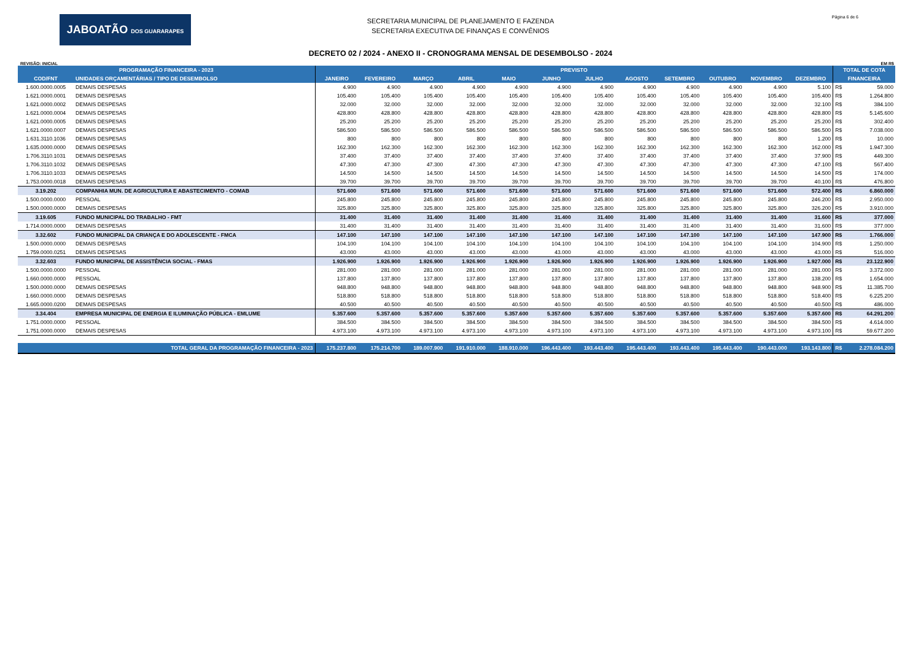JABOATÃO DOS GUARARAPES
SECRETARIA MUNICIPAL DE PLANEJAMENTO E FAZENDA
SECRETARIA EXECUTIVA DE FINANÇAS E CONVÊNIOS
Página 6 de 6
DECRETO 02 / 2024 - ANEXO II - CRONOGRAMA MENSAL DE DESEMBOLSO - 2024
REVISÃO: INICIAL EM R$
| PROGRAMAÇÃO FINANCEIRA - 2023 | | PREVISTO | | | | | | | | | | | | TOTAL DE COTA | |
| --- | --- | --- | --- | --- | --- | --- | --- | --- | --- | --- | --- | --- | --- | --- | --- |
| COD/FNT | UNIDADES ORÇAMENTÁRIAS / TIPO DE DESEMBOLSO | JANEIRO | FEVEREIRO | MARÇO | ABRIL | MAIO | JUNHO | JULHO | AGOSTO | SETEMBRO | OUTUBRO | NOVEMBRO | DEZEMBRO | FINANCEIRA | |
| 1.600.0000.0005 | DEMAIS DESPESAS | 4.900 | 4.900 | 4.900 | 4.900 | 4.900 | 4.900 | 4.900 | 4.900 | 4.900 | 4.900 | 4.900 | 5.100 | R$ | 59.000 |
| 1.621.0000.0001 | DEMAIS DESPESAS | 105.400 | 105.400 | 105.400 | 105.400 | 105.400 | 105.400 | 105.400 | 105.400 | 105.400 | 105.400 | 105.400 | 105.400 | R$ | 1.264.800 |
| 1.621.0000.0002 | DEMAIS DESPESAS | 32.000 | 32.000 | 32.000 | 32.000 | 32.000 | 32.000 | 32.000 | 32.000 | 32.000 | 32.000 | 32.000 | 32.100 | R$ | 384.100 |
| 1.621.0000.0004 | DEMAIS DESPESAS | 428.800 | 428.800 | 428.800 | 428.800 | 428.800 | 428.800 | 428.800 | 428.800 | 428.800 | 428.800 | 428.800 | 428.800 | R$ | 5.145.600 |
| 1.621.0000.0005 | DEMAIS DESPESAS | 25.200 | 25.200 | 25.200 | 25.200 | 25.200 | 25.200 | 25.200 | 25.200 | 25.200 | 25.200 | 25.200 | 25.200 | R$ | 302.400 |
| 1.621.0000.0007 | DEMAIS DESPESAS | 586.500 | 586.500 | 586.500 | 586.500 | 586.500 | 586.500 | 586.500 | 586.500 | 586.500 | 586.500 | 586.500 | 586.500 | R$ | 7.038.000 |
| 1.631.3110.1036 | DEMAIS DESPESAS | 800 | 800 | 800 | 800 | 800 | 800 | 800 | 800 | 800 | 800 | 800 | 1.200 | R$ | 10.000 |
| 1.635.0000.0000 | DEMAIS DESPESAS | 162.300 | 162.300 | 162.300 | 162.300 | 162.300 | 162.300 | 162.300 | 162.300 | 162.300 | 162.300 | 162.300 | 162.000 | R$ | 1.947.300 |
| 1.706.3110.1031 | DEMAIS DESPESAS | 37.400 | 37.400 | 37.400 | 37.400 | 37.400 | 37.400 | 37.400 | 37.400 | 37.400 | 37.400 | 37.400 | 37.900 | R$ | 449.300 |
| 1.706.3110.1032 | DEMAIS DESPESAS | 47.300 | 47.300 | 47.300 | 47.300 | 47.300 | 47.300 | 47.300 | 47.300 | 47.300 | 47.300 | 47.300 | 47.100 | R$ | 567.400 |
| 1.706.3110.1033 | DEMAIS DESPESAS | 14.500 | 14.500 | 14.500 | 14.500 | 14.500 | 14.500 | 14.500 | 14.500 | 14.500 | 14.500 | 14.500 | 14.500 | R$ | 174.000 |
| 1.753.0000.0018 | DEMAIS DESPESAS | 39.700 | 39.700 | 39.700 | 39.700 | 39.700 | 39.700 | 39.700 | 39.700 | 39.700 | 39.700 | 39.700 | 40.100 | R$ | 476.800 |
| 3.19.202 | COMPANHIA MUN. DE AGRICULTURA E ABASTECIMENTO - COMAB | 571.600 | 571.600 | 571.600 | 571.600 | 571.600 | 571.600 | 571.600 | 571.600 | 571.600 | 571.600 | 571.600 | 572.400 | R$ | 6.860.000 |
| 1.500.0000.0000 | PESSOAL | 245.800 | 245.800 | 245.800 | 245.800 | 245.800 | 245.800 | 245.800 | 245.800 | 245.800 | 245.800 | 245.800 | 246.200 | R$ | 2.950.000 |
| 1.500.0000.0000 | DEMAIS DESPESAS | 325.800 | 325.800 | 325.800 | 325.800 | 325.800 | 325.800 | 325.800 | 325.800 | 325.800 | 325.800 | 325.800 | 326.200 | R$ | 3.910.000 |
| 3.19.605 | FUNDO MUNICIPAL DO TRABALHO - FMT | 31.400 | 31.400 | 31.400 | 31.400 | 31.400 | 31.400 | 31.400 | 31.400 | 31.400 | 31.400 | 31.400 | 31.600 | R$ | 377.000 |
| 1.714.0000.0000 | DEMAIS DESPESAS | 31.400 | 31.400 | 31.400 | 31.400 | 31.400 | 31.400 | 31.400 | 31.400 | 31.400 | 31.400 | 31.400 | 31.600 | R$ | 377.000 |
| 3.32.602 | FUNDO MUNICIPAL DA CRIANÇA E DO ADOLESCENTE - FMCA | 147.100 | 147.100 | 147.100 | 147.100 | 147.100 | 147.100 | 147.100 | 147.100 | 147.100 | 147.100 | 147.100 | 147.900 | R$ | 1.766.000 |
| 1.500.0000.0000 | DEMAIS DESPESAS | 104.100 | 104.100 | 104.100 | 104.100 | 104.100 | 104.100 | 104.100 | 104.100 | 104.100 | 104.100 | 104.100 | 104.900 | R$ | 1.250.000 |
| 1.759.0000.0251 | DEMAIS DESPESAS | 43.000 | 43.000 | 43.000 | 43.000 | 43.000 | 43.000 | 43.000 | 43.000 | 43.000 | 43.000 | 43.000 | 43.000 | R$ | 516.000 |
| 3.32.603 | FUNDO MUNICIPAL DE ASSISTÊNCIA SOCIAL - FMAS | 1.926.900 | 1.926.900 | 1.926.900 | 1.926.900 | 1.926.900 | 1.926.900 | 1.926.900 | 1.926.900 | 1.926.900 | 1.926.900 | 1.926.900 | 1.927.000 | R$ | 23.122.900 |
| 1.500.0000.0000 | PESSOAL | 281.000 | 281.000 | 281.000 | 281.000 | 281.000 | 281.000 | 281.000 | 281.000 | 281.000 | 281.000 | 281.000 | 281.000 | R$ | 3.372.000 |
| 1.660.0000.0000 | PESSOAL | 137.800 | 137.800 | 137.800 | 137.800 | 137.800 | 137.800 | 137.800 | 137.800 | 137.800 | 137.800 | 137.800 | 138.200 | R$ | 1.654.000 |
| 1.500.0000.0000 | DEMAIS DESPESAS | 948.800 | 948.800 | 948.800 | 948.800 | 948.800 | 948.800 | 948.800 | 948.800 | 948.800 | 948.800 | 948.800 | 948.900 | R$ | 11.385.700 |
| 1.660.0000.0000 | DEMAIS DESPESAS | 518.800 | 518.800 | 518.800 | 518.800 | 518.800 | 518.800 | 518.800 | 518.800 | 518.800 | 518.800 | 518.800 | 518.400 | R$ | 6.225.200 |
| 1.665.0000.0200 | DEMAIS DESPESAS | 40.500 | 40.500 | 40.500 | 40.500 | 40.500 | 40.500 | 40.500 | 40.500 | 40.500 | 40.500 | 40.500 | 40.500 | R$ | 486.000 |
| 3.34.404 | EMPRESA MUNICIPAL DE ENERGIA E ILUMINAÇÃO PÚBLICA - EMLUME | 5.357.600 | 5.357.600 | 5.357.600 | 5.357.600 | 5.357.600 | 5.357.600 | 5.357.600 | 5.357.600 | 5.357.600 | 5.357.600 | 5.357.600 | 5.357.600 | R$ | 64.291.200 |
| 1.751.0000.0000 | PESSOAL | 384.500 | 384.500 | 384.500 | 384.500 | 384.500 | 384.500 | 384.500 | 384.500 | 384.500 | 384.500 | 384.500 | 384.500 | R$ | 4.614.000 |
| 1.751.0000.0000 | DEMAIS DESPESAS | 4.973.100 | 4.973.100 | 4.973.100 | 4.973.100 | 4.973.100 | 4.973.100 | 4.973.100 | 4.973.100 | 4.973.100 | 4.973.100 | 4.973.100 | 4.973.100 | R$ | 59.677.200 |
| TOTAL GERAL DA PROGRAMAÇÃO FINANCEIRA - 2023 | | 175.237.800 | 175.214.700 | 189.007.900 | 191.910.000 | 188.910.000 | 196.443.400 | 193.443.400 | 195.443.400 | 193.443.400 | 195.443.400 | 190.443.000 | 193.143.800 | R$ | 2.278.084.200 |